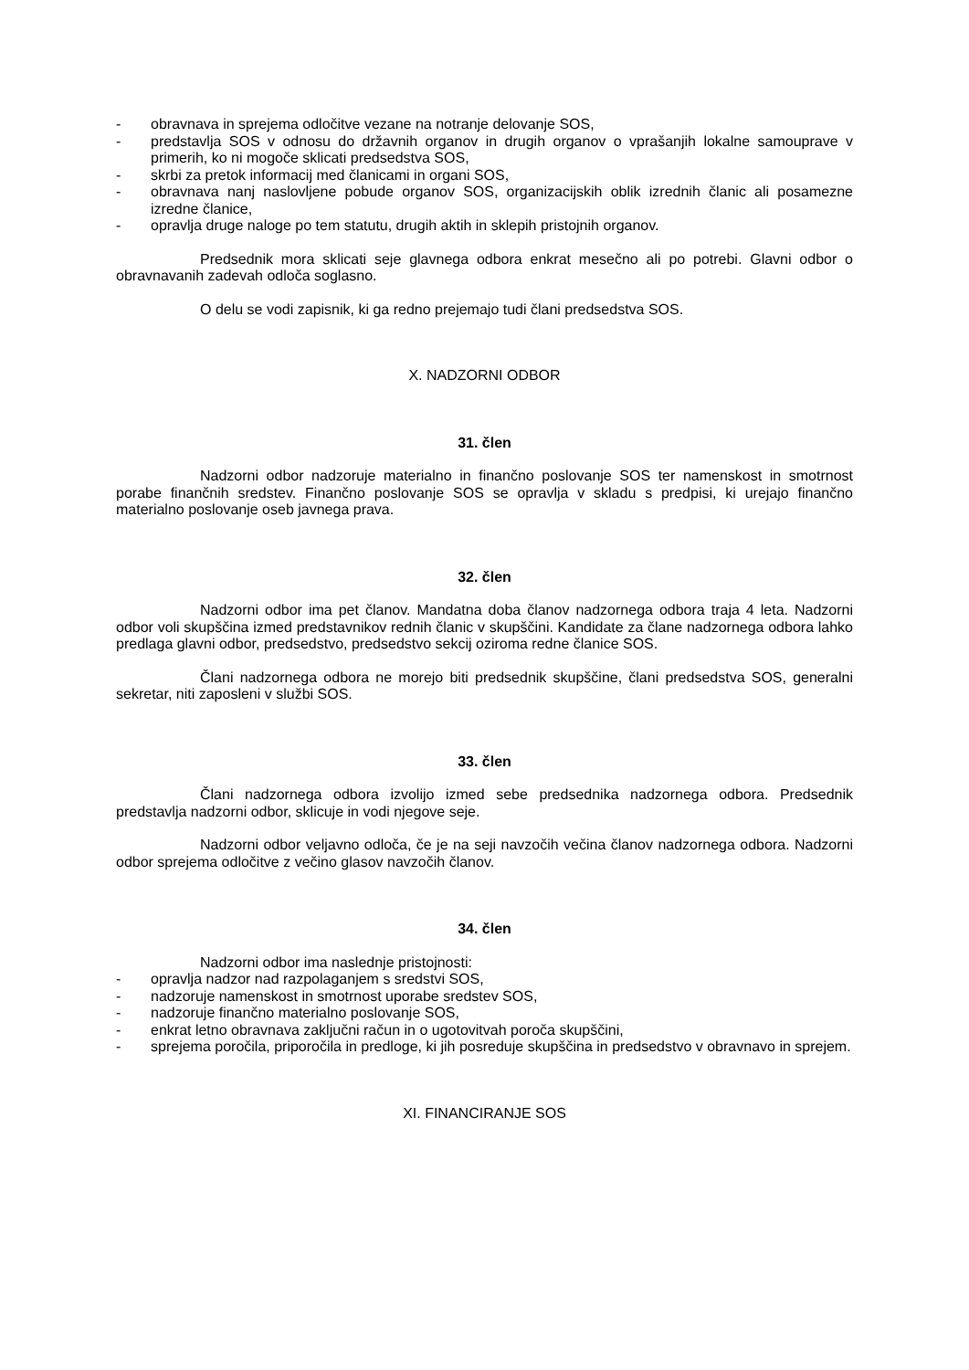- obravnava in sprejema odločitve vezane na notranje delovanje SOS,
- predstavlja SOS v odnosu do državnih organov in drugih organov o vprašanjih lokalne samouprave v primerih, ko ni mogoče sklicati predsedstva SOS,
- skrbi za pretok informacij med članicami in organi SOS,
- obravnava nanj naslovljene pobude organov SOS, organizacijskih oblik izrednih članic ali posamezne izredne članice,
- opravlja druge naloge po tem statutu, drugih aktih in sklepih pristojnih organov.
Predsednik mora sklicati seje glavnega odbora enkrat mesečno ali po potrebi. Glavni odbor o obravnavanih zadevah odloča soglasno.
O delu se vodi zapisnik, ki ga redno prejemajo tudi člani predsedstva SOS.
X. NADZORNI ODBOR
31. člen
Nadzorni odbor nadzoruje materialno in finančno poslovanje SOS ter namenskost in smotrnost porabe finančnih sredstev. Finančno poslovanje SOS se opravlja v skladu s predpisi, ki urejajo finančno materialno poslovanje oseb javnega prava.
32. člen
Nadzorni odbor ima pet članov. Mandatna doba članov nadzornega odbora traja 4 leta. Nadzorni odbor voli skupščina izmed predstavnikov rednih članic v skupščini. Kandidate za člane nadzornega odbora lahko predlaga glavni odbor, predsedstvo, predsedstvo sekcij oziroma redne članice SOS.
Člani nadzornega odbora ne morejo biti predsednik skupščine, člani predsedstva SOS, generalni sekretar, niti zaposleni v službi SOS.
33. člen
Člani nadzornega odbora izvolijo izmed sebe predsednika nadzornega odbora. Predsednik predstavlja nadzorni odbor, sklicuje in vodi njegove seje.
Nadzorni odbor veljavno odloča, če je na seji navzočih večina članov nadzornega odbora. Nadzorni odbor sprejema odločitve z večino glasov navzočih članov.
34. člen
Nadzorni odbor ima naslednje pristojnosti:
- opravlja nadzor nad razpolaganjem s sredstvi SOS,
- nadzoruje namenskost in smotrnost uporabe sredstev SOS,
- nadzoruje finančno materialno poslovanje SOS,
- enkrat letno obravnava zaključni račun in o ugotovitvah poroča skupščini,
- sprejema poročila, priporočila in predloge, ki jih posreduje skupščina in predsedstvo v obravnavo in sprejem.
XI. FINANCIRANJE SOS